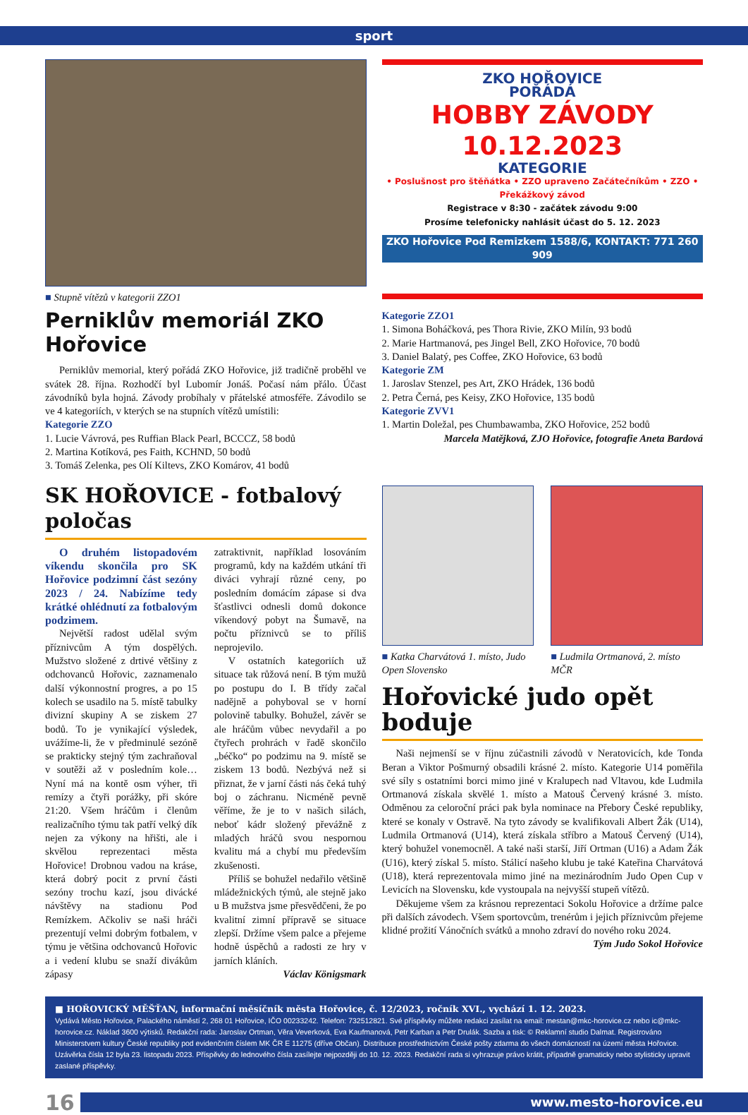sport
■ Stupně vítězů v kategorii ZZO1
Perniklův memoriál ZKO Hořovice
Perniklův memorial, který pořádá ZKO Hořovice, již tradičně proběhl ve svátek 28. října. Rozhodčí byl Lubomír Jonáš. Počasí nám přálo. Účast závodníků byla hojná. Závody probíhaly v přátelské atmosféře. Závodilo se ve 4 kategoriích, v kterých se na stupních vítězů umístili:
Kategorie ZZO
1. Lucie Vávrová, pes Ruffian Black Pearl, BCCCZ, 58 bodů
2. Martina Kotíková, pes Faith, KCHND, 50 bodů
3. Tomáš Zelenka, pes Olí Kiltevs, ZKO Komárov, 41 bodů
ZKO HOŘOVICE
POŘÁDÁ
HOBBY ZÁVODY
10.12.2023
KATEGORIE
• Poslušnost pro štěňátka • ZZO upraveno Začátečníkům • ZZO • Překážkový závod
Registrace v 8:30 - začátek závodu 9:00
Prosíme telefonicky nahlásit účast do 5. 12. 2023
ZKO Hořovice Pod Remizkem 1588/6, KONTAKT: 771 260 909
Kategorie ZZO1
1. Simona Boháčková, pes Thora Rivie, ZKO Milín, 93 bodů
2. Marie Hartmanová, pes Jingel Bell, ZKO Hořovice, 70 bodů
3. Daniel Balatý, pes Coffee, ZKO Hořovice, 63 bodů
Kategorie ZM
1. Jaroslav Stenzel, pes Art, ZKO Hrádek, 136 bodů
2. Petra Černá, pes Keisy, ZKO Hořovice, 135 bodů
Kategorie ZVV1
1. Martin Doležal, pes Chumbawamba, ZKO Hořovice, 252 bodů
Marcela Matějková, ZJO Hořovice, fotografie Aneta Bardová
SK HOŘOVICE - fotbalový poločas
O druhém listopadovém víkendu skončila pro SK Hořovice podzimní část sezóny 2023 / 24. Nabízíme tedy krátké ohlédnutí za fotbalovým podzimem.
Největší radost udělal svým příznivcům A tým dospělých. Mužstvo složené z drtivé většiny z odchovanců Hořovic, zaznamenalo další výkonnostní progres, a po 15 kolech se usadilo na 5. místě tabulky divizní skupiny A se ziskem 27 bodů. To je vynikající výsledek, uvážíme-li, že v předminulé sezóně se prakticky stejný tým zachraňoval v soutěži až v posledním kole… Nyní má na kontě osm výher, tři remízy a čtyři porážky, při skóre 21:20. Všem hráčům i členům realizačního týmu tak patří velký dík nejen za výkony na hřišti, ale i skvělou reprezentaci města Hořovice! Drobnou vadou na kráse, která dobrý pocit z první části sezóny trochu kazí, jsou divácké návštěvy na stadionu Pod Remízkem. Ačkoliv se naši hráči prezentují velmi dobrým fotbalem, v týmu je většina odchovanců Hořovic a i vedení klubu se snaží divákům zápasy
zatraktivnit, například losováním programů, kdy na každém utkání tři diváci vyhrají různé ceny, po posledním domácím zápase si dva šťastlivci odnesli domů dokonce víkendový pobyt na Šumavě, na počtu příznivců se to příliš neprojevilo.
V ostatních kategoriích už situace tak růžová není. B tým mužů po postupu do I. B třídy začal nadějně a pohyboval se v horní polovině tabulky. Bohužel, závěr se ale hráčům vůbec nevydařil a po čtyřech prohrách v řadě skončilo „béčko“ po podzimu na 9. místě se ziskem 13 bodů. Nezbývá než si přiznat, že v jarní části nás čeká tuhý boj o záchranu. Nicméně pevně věříme, že je to v našich silách, neboť kádr složený převážně z mladých hráčů svou nespornou kvalitu má a chybí mu především zkušenosti.
Příliš se bohužel nedařilo většině mládežnických týmů, ale stejně jako u B mužstva jsme přesvědčeni, že po kvalitní zimní přípravě se situace zlepší. Držíme všem palce a přejeme hodně úspěchů a radosti ze hry v jarních kláních.
Václav Königsmark
■ Katka Charvátová 1. místo, Judo Open Slovensko
■ Ludmila Ortmanová, 2. místo MČR
Hořovické judo opět boduje
Naši nejmenší se v říjnu zúčastnili závodů v Neratovicích, kde Tonda Beran a Viktor Pošmurný obsadili krásné 2. místo. Kategorie U14 poměřila své síly s ostatními borci mimo jiné v Kralupech nad Vltavou, kde Ludmila Ortmanová získala skvělé 1. místo a Matouš Červený krásné 3. místo. Odměnou za celoroční práci pak byla nominace na Přebory České republiky, které se konaly v Ostravě. Na tyto závody se kvalifikovali Albert Žák (U14), Ludmila Ortmanová (U14), která získala stříbro a Matouš Červený (U14), který bohužel vonemocněl. A také naši starší, Jiří Ortman (U16) a Adam Žák (U16), který získal 5. místo. Stálicí našeho klubu je také Kateřina Charvátová (U18), která reprezentovala mimo jiné na mezinárodním Judo Open Cup v Levicích na Slovensku, kde vystoupala na nejvyšší stupeň vítězů.
Děkujeme všem za krásnou reprezentaci Sokolu Hořovice a držíme palce při dalších závodech. Všem sportovcům, trenérům i jejich příznivcům přejeme klidné prožití Vánočních svátků a mnoho zdraví do nového roku 2024.
Tým Judo Sokol Hořovice
■ HOŘOVICKÝ MĚŠŤAN, informační měsíčník města Hořovice, č. 12/2023, ročník XVI., vychází 1. 12. 2023.
Vydává Město Hořovice, Palackého náměstí 2, 268 01 Hořovice, IČO 00233242. Telefon: 732512821. Své příspěvky můžete redakci zasílat na email: mestan@mkc-horovice.cz nebo ic@mkc-horovice.cz. Náklad 3600 výtisků. Redakční rada: Jaroslav Ortman, Věra Veverková, Eva Kaufmanová, Petr Karban a Petr Drulák. Sazba a tisk: © Reklamní studio Dalmat. Registrováno Ministerstvem kultury České republiky pod evidenčním číslem MK ČR E 11275 (dříve Občan). Distribuce prostřednictvím České pošty zdarma do všech domácností na území města Hořovice. Uzávěrka čísla 12 byla 23. listopadu 2023. Příspěvky do lednového čísla zasílejte nejpozději do 10. 12. 2023. Redakční rada si vyhrazuje právo krátit, případně gramaticky nebo stylisticky upravit zaslané příspěvky.
16
www.mesto-horovice.eu